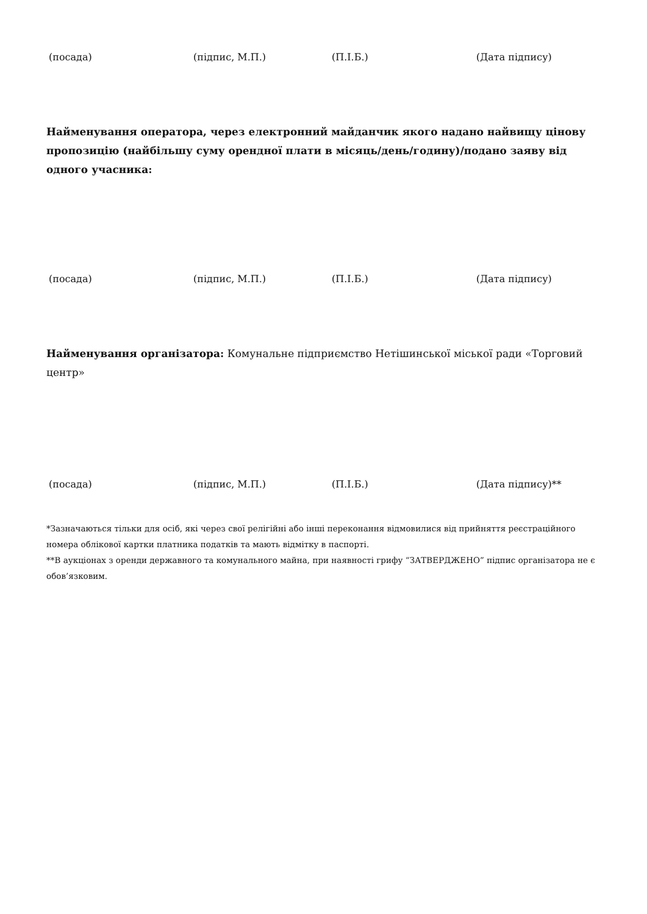(посада) (підпис, М.П.) (П.І.Б.) (Дата підпису)
Найменування оператора, через електронний майданчик якого надано найвищу цінову пропозицію (найбільшу суму орендної плати в місяць/день/годину)/подано заяву від одного учасника:
(посада) (підпис, М.П.) (П.І.Б.) (Дата підпису)
Найменування організатора: Комунальне підприємство Нетішинської міської ради «Торговий центр»
(посада) (підпис, М.П.) (П.І.Б.) (Дата підпису)**
*Зазначаються тільки для осіб, які через свої релігійні або інші переконання відмовилися від прийняття реєстраційного номера облікової картки платника податків та мають відмітку в паспорті.
**В аукціонах з оренди державного та комунального майна, при наявності грифу “ЗАТВЕРДЖЕНО” підпис організатора не є обов’язковим.